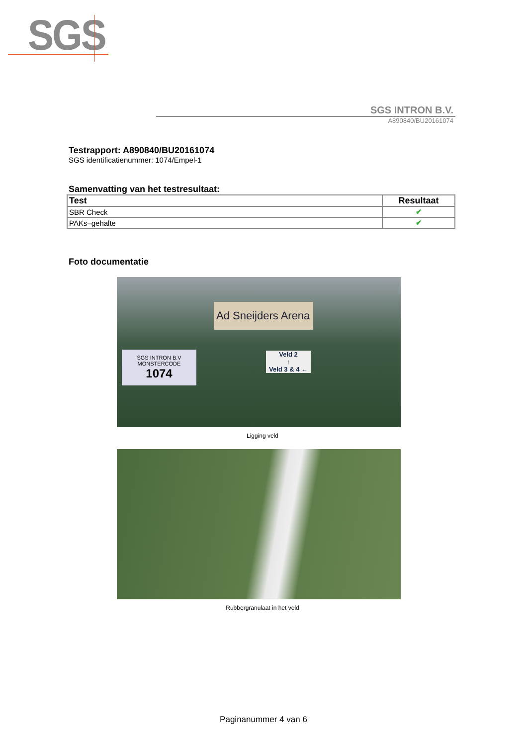SGS
SGS INTRON B.V.
A890840/BU20161074
Testrapport: A890840/BU20161074
SGS identificatienummer: 1074/Empel-1
Samenvatting van het testresultaat:
| Test | Resultaat |
| --- | --- |
| SBR Check | ✔ |
| PAKs–gehalte | ✔ |
Foto documentatie
Ad Sneijders Arena
SGS INTRON B.V
MONSTERCODE
1074
Veld 2
↑
Veld 3 & 4 ←
Ligging veld
Rubbergranulaat in het veld
Paginanummer 4 van 6